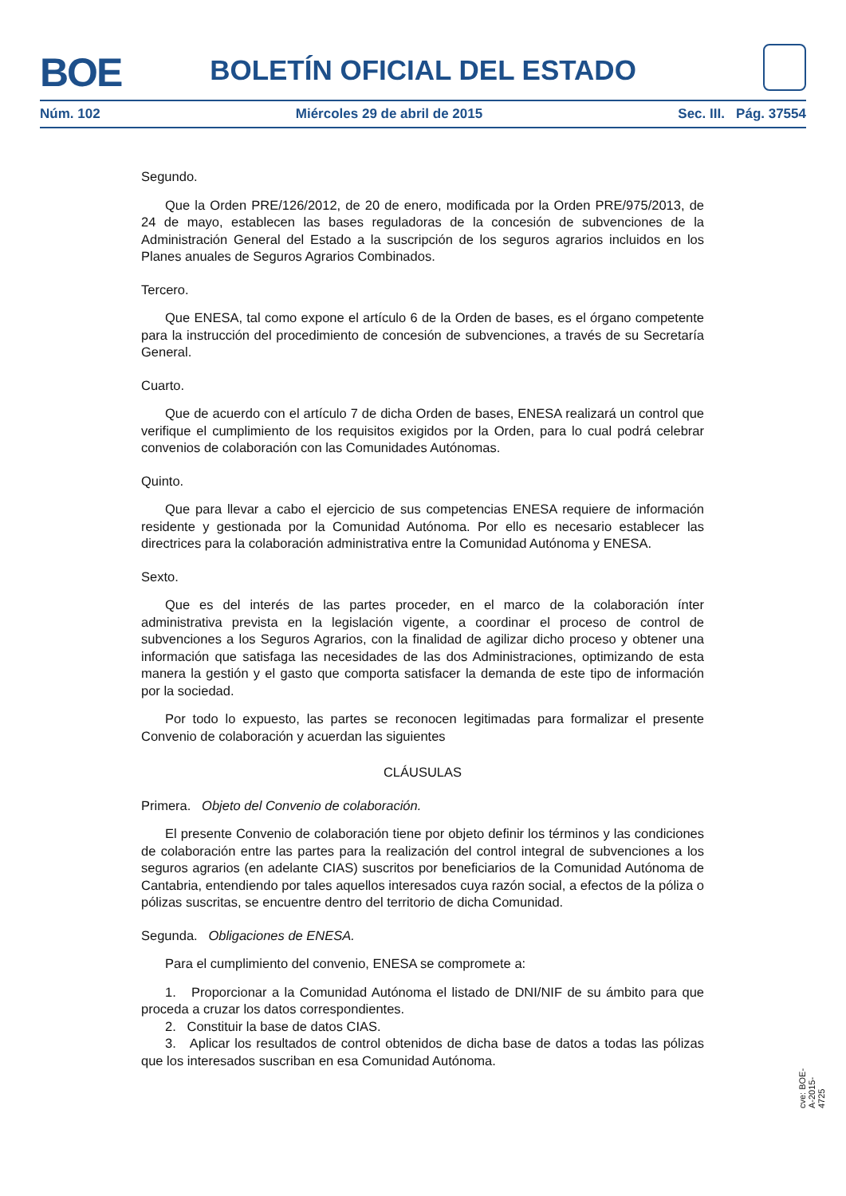BOE
BOLETÍN OFICIAL DEL ESTADO
Núm. 102 Miércoles 29 de abril de 2015 Sec. III. Pág. 37554
Segundo.
Que la Orden PRE/126/2012, de 20 de enero, modificada por la Orden PRE/975/2013, de 24 de mayo, establecen las bases reguladoras de la concesión de subvenciones de la Administración General del Estado a la suscripción de los seguros agrarios incluidos en los Planes anuales de Seguros Agrarios Combinados.
Tercero.
Que ENESA, tal como expone el artículo 6 de la Orden de bases, es el órgano competente para la instrucción del procedimiento de concesión de subvenciones, a través de su Secretaría General.
Cuarto.
Que de acuerdo con el artículo 7 de dicha Orden de bases, ENESA realizará un control que verifique el cumplimiento de los requisitos exigidos por la Orden, para lo cual podrá celebrar convenios de colaboración con las Comunidades Autónomas.
Quinto.
Que para llevar a cabo el ejercicio de sus competencias ENESA requiere de información residente y gestionada por la Comunidad Autónoma. Por ello es necesario establecer las directrices para la colaboración administrativa entre la Comunidad Autónoma y ENESA.
Sexto.
Que es del interés de las partes proceder, en el marco de la colaboración ínter administrativa prevista en la legislación vigente, a coordinar el proceso de control de subvenciones a los Seguros Agrarios, con la finalidad de agilizar dicho proceso y obtener una información que satisfaga las necesidades de las dos Administraciones, optimizando de esta manera la gestión y el gasto que comporta satisfacer la demanda de este tipo de información por la sociedad.
Por todo lo expuesto, las partes se reconocen legitimadas para formalizar el presente Convenio de colaboración y acuerdan las siguientes
CLÁUSULAS
Primera. Objeto del Convenio de colaboración.
El presente Convenio de colaboración tiene por objeto definir los términos y las condiciones de colaboración entre las partes para la realización del control integral de subvenciones a los seguros agrarios (en adelante CIAS) suscritos por beneficiarios de la Comunidad Autónoma de Cantabria, entendiendo por tales aquellos interesados cuya razón social, a efectos de la póliza o pólizas suscritas, se encuentre dentro del territorio de dicha Comunidad.
Segunda. Obligaciones de ENESA.
Para el cumplimiento del convenio, ENESA se compromete a:
1. Proporcionar a la Comunidad Autónoma el listado de DNI/NIF de su ámbito para que proceda a cruzar los datos correspondientes.
2. Constituir la base de datos CIAS.
3. Aplicar los resultados de control obtenidos de dicha base de datos a todas las pólizas que los interesados suscriban en esa Comunidad Autónoma.
cve: BOE-A-2015-4725